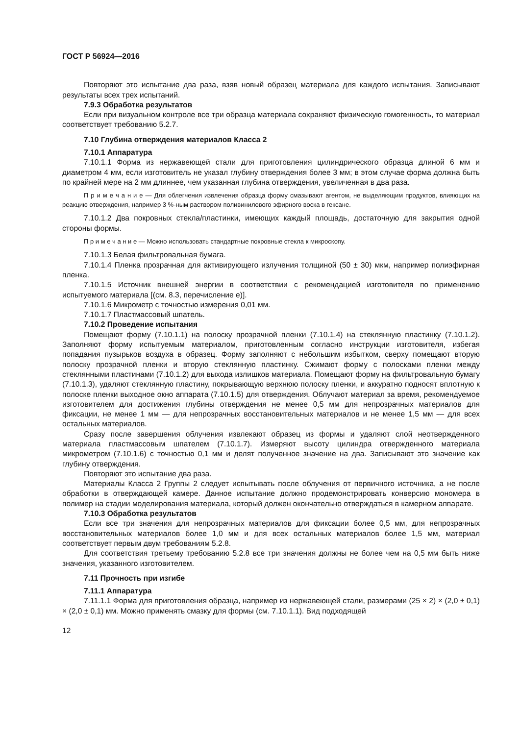ГОСТ Р 56924—2016
Повторяют это испытание два раза, взяв новый образец материала для каждого испытания. Записывают результаты всех трех испытаний.
7.9.3 Обработка результатов
Если при визуальном контроле все три образца материала сохраняют физическую гомогенность, то материал соответствует требованию 5.2.7.
7.10 Глубина отверждения материалов Класса 2
7.10.1 Аппаратура
7.10.1.1 Форма из нержавеющей стали для приготовления цилиндрического образца длиной 6 мм и диаметром 4 мм, если изготовитель не указал глубину отверждения более 3 мм; в этом случае форма должна быть по крайней мере на 2 мм длиннее, чем указанная глубина отверждения, увеличенная в два раза.
П р и м е ч а н и е — Для облегчения извлечения образца форму смазывают агентом, не выделяющим продуктов, влияющих на реакцию отверждения, например 3 %-ным раствором поливинилового эфирного воска в гексане.
7.10.1.2 Два покровных стекла/пластинки, имеющих каждый площадь, достаточную для закрытия одной стороны формы.
П р и м е ч а н и е — Можно использовать стандартные покровные стекла к микроскопу.
7.10.1.3 Белая фильтровальная бумага.
7.10.1.4 Пленка прозрачная для активирующего излучения толщиной (50 ± 30) мкм, например полиэфирная пленка.
7.10.1.5 Источник внешней энергии в соответствии с рекомендацией изготовителя по применению испытуемого материала [(см. 8.3, перечисление е)].
7.10.1.6 Микрометр с точностью измерения 0,01 мм.
7.10.1.7 Пластмассовый шпатель.
7.10.2 Проведение испытания
Помещают форму (7.10.1.1) на полоску прозрачной пленки (7.10.1.4) на стеклянную пластинку (7.10.1.2). Заполняют форму испытуемым материалом, приготовленным согласно инструкции изготовителя, избегая попадания пузырьков воздуха в образец. Форму заполняют с небольшим избытком, сверху помещают вторую полоску прозрачной пленки и вторую стеклянную пластинку. Сжимают форму с полосками пленки между стеклянными пластинами (7.10.1.2) для выхода излишков материала. Помещают форму на фильтровальную бумагу (7.10.1.3), удаляют стеклянную пластину, покрывающую верхнюю полоску пленки, и аккуратно подносят вплотную к полоске пленки выходное окно аппарата (7.10.1.5) для отверждения. Облучают материал за время, рекомендуемое изготовителем для достижения глубины отверждения не менее 0,5 мм для непрозрачных материалов для фиксации, не менее 1 мм — для непрозрачных восстановительных материалов и не менее 1,5 мм — для всех остальных материалов.
Сразу после завершения облучения извлекают образец из формы и удаляют слой неотвержденного материала пластмассовым шпателем (7.10.1.7). Измеряют высоту цилиндра отвержденного материала микрометром (7.10.1.6) с точностью 0,1 мм и делят полученное значение на два. Записывают это значение как глубину отверждения.
Повторяют это испытание два раза.
Материалы Класса 2 Группы 2 следует испытывать после облучения от первичного источника, а не после обработки в отверждающей камере. Данное испытание должно продемонстрировать конверсию мономера в полимер на стадии моделирования материала, который должен окончательно отверждаться в камерном аппарате.
7.10.3 Обработка результатов
Если все три значения для непрозрачных материалов для фиксации более 0,5 мм, для непрозрачных восстановительных материалов более 1,0 мм и для всех остальных материалов более 1,5 мм, материал соответствует первым двум требованиям 5.2.8.
Для соответствия третьему требованию 5.2.8 все три значения должны не более чем на 0,5 мм быть ниже значения, указанного изготовителем.
7.11 Прочность при изгибе
7.11.1 Аппаратура
7.11.1.1 Форма для приготовления образца, например из нержавеющей стали, размерами (25 × 2) × (2,0 ± 0,1) × (2,0 ± 0,1) мм. Можно применять смазку для формы (см. 7.10.1.1). Вид подходящей
12